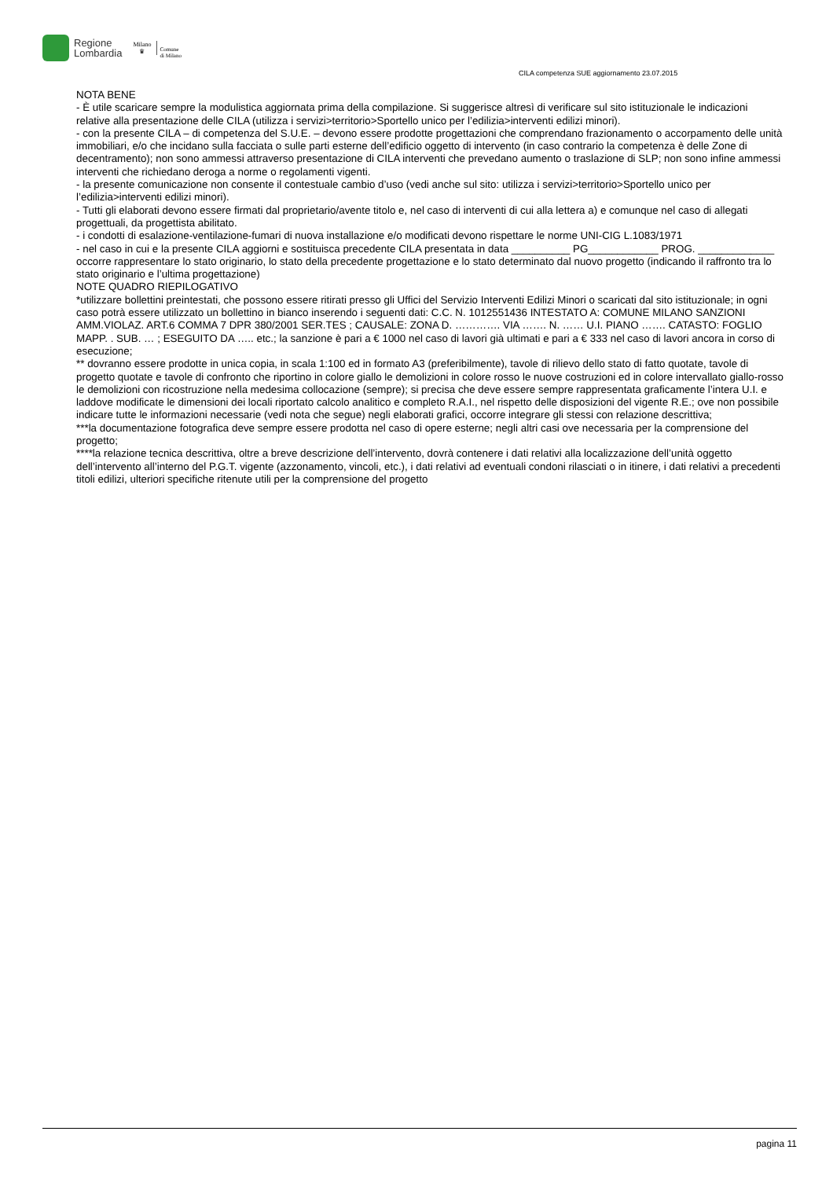Regione
Lombardia
Milano
♛
Comune
di Milano
CILA competenza SUE aggiornamento 23.07.2015
NOTA BENE
- È utile scaricare sempre la modulistica aggiornata prima della compilazione. Si suggerisce altresì di verificare sul sito istituzionale le indicazioni relative alla presentazione delle CILA (utilizza i servizi>territorio>Sportello unico per l’edilizia>interventi edilizi minori).
- con la presente CILA – di competenza del S.U.E. – devono essere prodotte progettazioni che comprendano frazionamento o accorpamento delle unità immobiliari, e/o che incidano sulla facciata o sulle parti esterne dell’edificio oggetto di intervento (in caso contrario la competenza è delle Zone di decentramento); non sono ammessi attraverso presentazione di CILA interventi che prevedano aumento o traslazione di SLP; non sono infine ammessi interventi che richiedano deroga a norme o regolamenti vigenti.
- la presente comunicazione non consente il contestuale cambio d’uso (vedi anche sul sito: utilizza i servizi>territorio>Sportello unico per l’edilizia>interventi edilizi minori).
- Tutti gli elaborati devono essere firmati dal proprietario/avente titolo e, nel caso di interventi di cui alla lettera a) e comunque nel caso di allegati progettuali, da progettista abilitato.
- i condotti di esalazione-ventilazione-fumari di nuova installazione e/o modificati devono rispettare le norme UNI-CIG L.1083/1971
- nel caso in cui e la presente CILA aggiorni e sostituisca precedente CILA presentata in data __________ PG____________ PROG. _____________ occorre rappresentare lo stato originario, lo stato della precedente progettazione e lo stato determinato dal nuovo progetto (indicando il raffronto tra lo stato originario e l’ultima progettazione)
NOTE QUADRO RIEPILOGATIVO
*utilizzare bollettini preintestati, che possono essere ritirati presso gli Uffici del Servizio Interventi Edilizi Minori o scaricati dal sito istituzionale; in ogni caso potrà essere utilizzato un bollettino in bianco inserendo i seguenti dati: C.C. N. 1012551436 INTESTATO A: COMUNE MILANO SANZIONI AMM.VIOLAZ. ART.6 COMMA 7 DPR 380/2001 SER.TES ; CAUSALE: ZONA D. …………. VIA ……. N. …… U.I. PIANO ……. CATASTO: FOGLIO MAPP. . SUB. … ; ESEGUITO DA ….. etc.; la sanzione è pari a € 1000 nel caso di lavori già ultimati e pari a € 333 nel caso di lavori ancora in corso di esecuzione;
** dovranno essere prodotte in unica copia, in scala 1:100 ed in formato A3 (preferibilmente), tavole di rilievo dello stato di fatto quotate, tavole di progetto quotate e tavole di confronto che riportino in colore giallo le demolizioni in colore rosso le nuove costruzioni ed in colore intervallato giallo-rosso le demolizioni con ricostruzione nella medesima collocazione (sempre); si precisa che deve essere sempre rappresentata graficamente l’intera U.I. e laddove modificate le dimensioni dei locali riportato calcolo analitico e completo R.A.I., nel rispetto delle disposizioni del vigente R.E.; ove non possibile indicare tutte le informazioni necessarie (vedi nota che segue) negli elaborati grafici, occorre integrare gli stessi con relazione descrittiva;
***la documentazione fotografica deve sempre essere prodotta nel caso di opere esterne; negli altri casi ove necessaria per la comprensione del progetto;
****la relazione tecnica descrittiva, oltre a breve descrizione dell’intervento, dovrà contenere i dati relativi alla localizzazione dell’unità oggetto dell’intervento all’interno del P.G.T. vigente (azzonamento, vincoli, etc.), i dati relativi ad eventuali condoni rilasciati o in itinere, i dati relativi a precedenti titoli edilizi, ulteriori specifiche ritenute utili per la comprensione del progetto
pagina 11